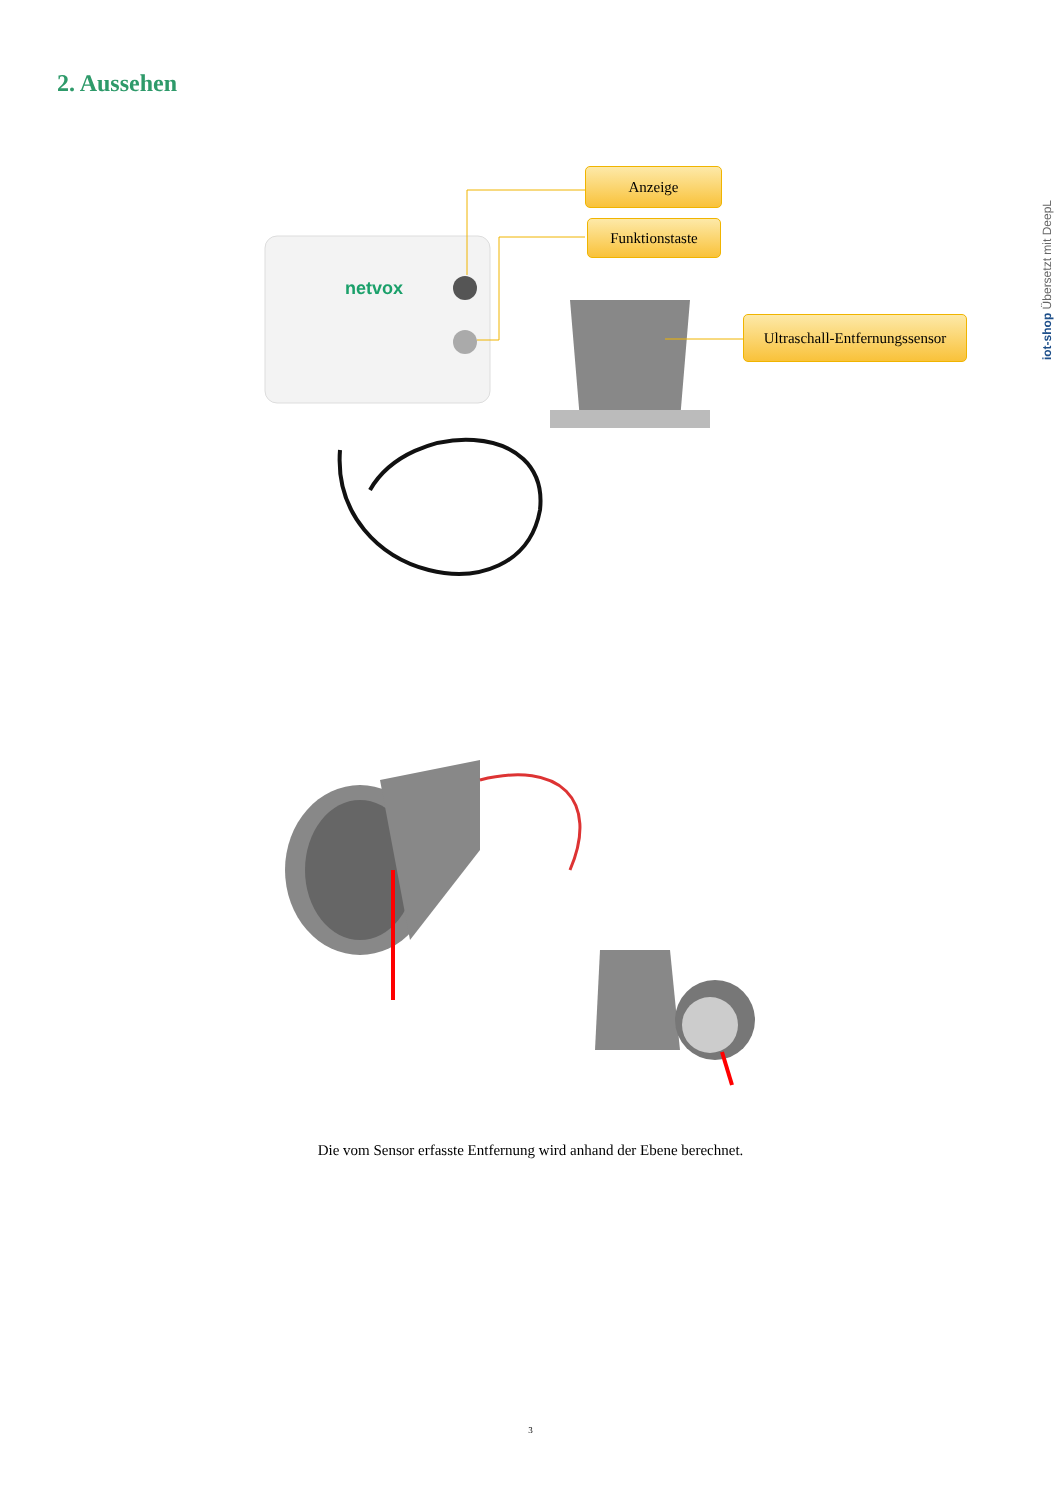2. Aussehen
netvox
Anzeige
Funktionstaste
Ultraschall-Entfernungssensor
Die vom Sensor erfasste Entfernung wird anhand der Ebene berechnet.
3
iot-shop Übersetzt mit DeepL